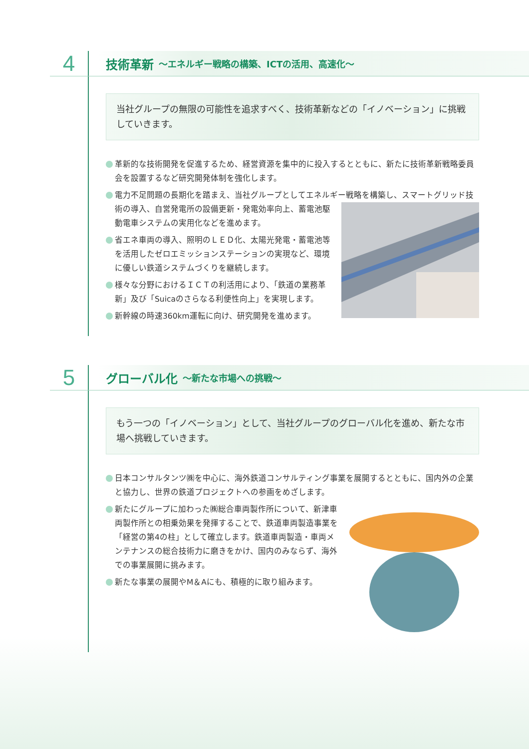4
技術革新 ～エネルギー戦略の構築、ICTの活用、高速化～
当社グループの無限の可能性を追求すべく、技術革新などの「イノベーション」に挑戦していきます。
革新的な技術開発を促進するため、経営資源を集中的に投入するとともに、新たに技術革新戦略委員会を設置するなど研究開発体制を強化します。
電力不足問題の長期化を踏まえ、当社グループとしてエネルギー戦略を構築し、スマートグリッド技術の導入、自営発電所の設備更新・発電効率向上、蓄電池駆動電車システムの実用化などを進めます。
省エネ車両の導入、照明のＬＥＤ化、太陽光発電・蓄電池等を活用したゼロエミッションステーションの実現など、環境に優しい鉄道システムづくりを継続します。
様々な分野におけるＩＣＴの利活用により、「鉄道の業務革新」及び「Suicaのさらなる利便性向上」を実現します。
新幹線の時速360km運転に向け、研究開発を進めます。
5
グローバル化 ～新たな市場への挑戦～
もう一つの「イノベーション」として、当社グループのグローバル化を進め、新たな市場へ挑戦していきます。
日本コンサルタンツ㈱を中心に、海外鉄道コンサルティング事業を展開するとともに、国内外の企業と協力し、世界の鉄道プロジェクトへの参画をめざします。
新たにグループに加わった㈱総合車両製作所について、新津車両製作所との相乗効果を発揮することで、鉄道車両製造事業を「経営の第4の柱」として確立します。鉄道車両製造・車両メンテナンスの総合技術力に磨きをかけ、国内のみならず、海外での事業展開に挑みます。
新たな事業の展開やM＆Aにも、積極的に取り組みます。